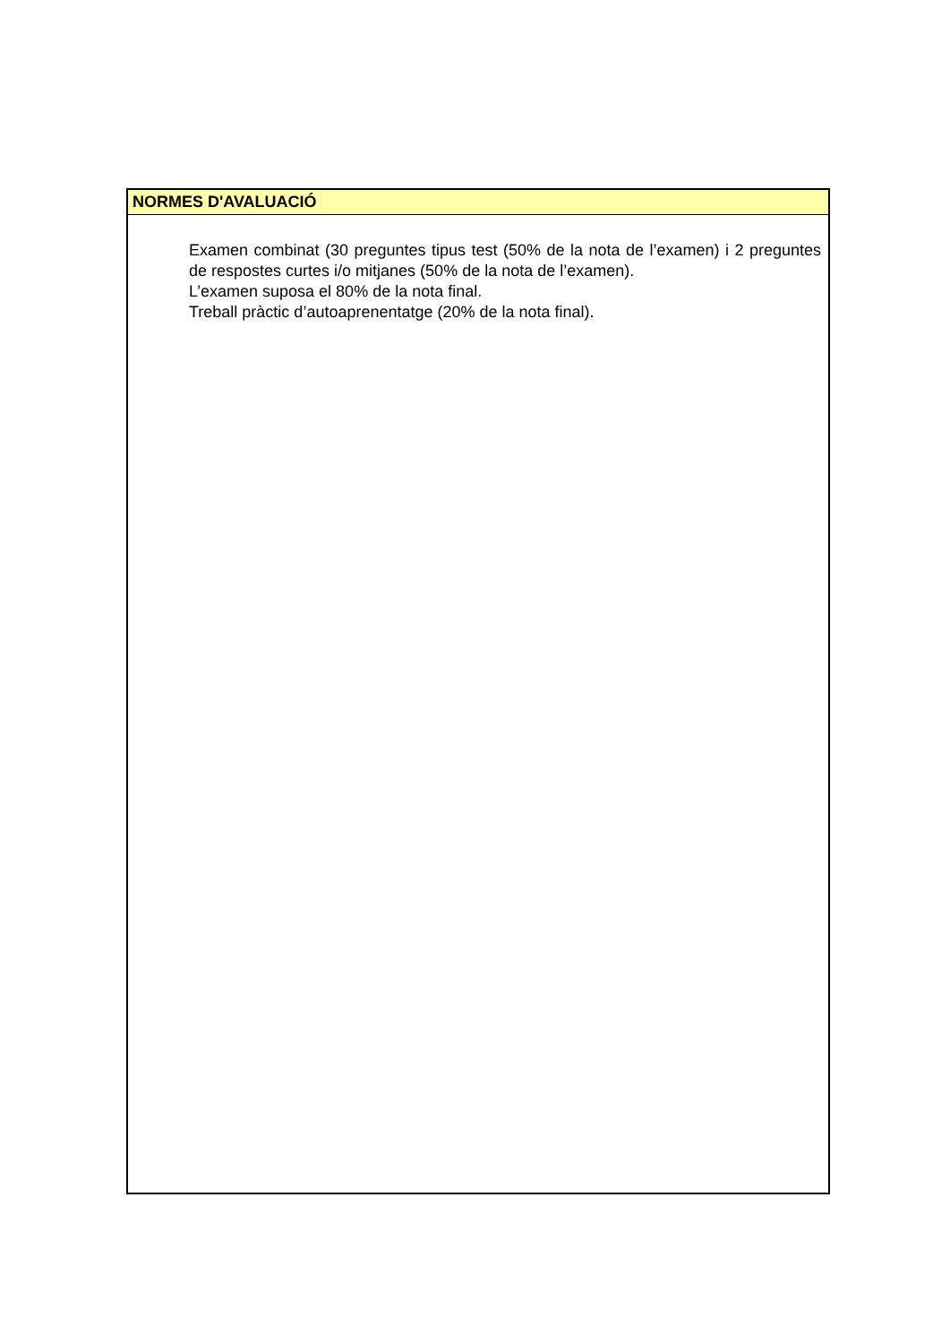| NORMES D'AVALUACIÓ |
| --- |
| Examen combinat (30 preguntes tipus test (50% de la nota de l’examen) i 2 preguntes de respostes curtes i/o mitjanes (50% de la nota de l’examen). L’examen suposa el 80% de la nota final. Treball pràctic d’autoaprenentatge (20% de la nota final). |